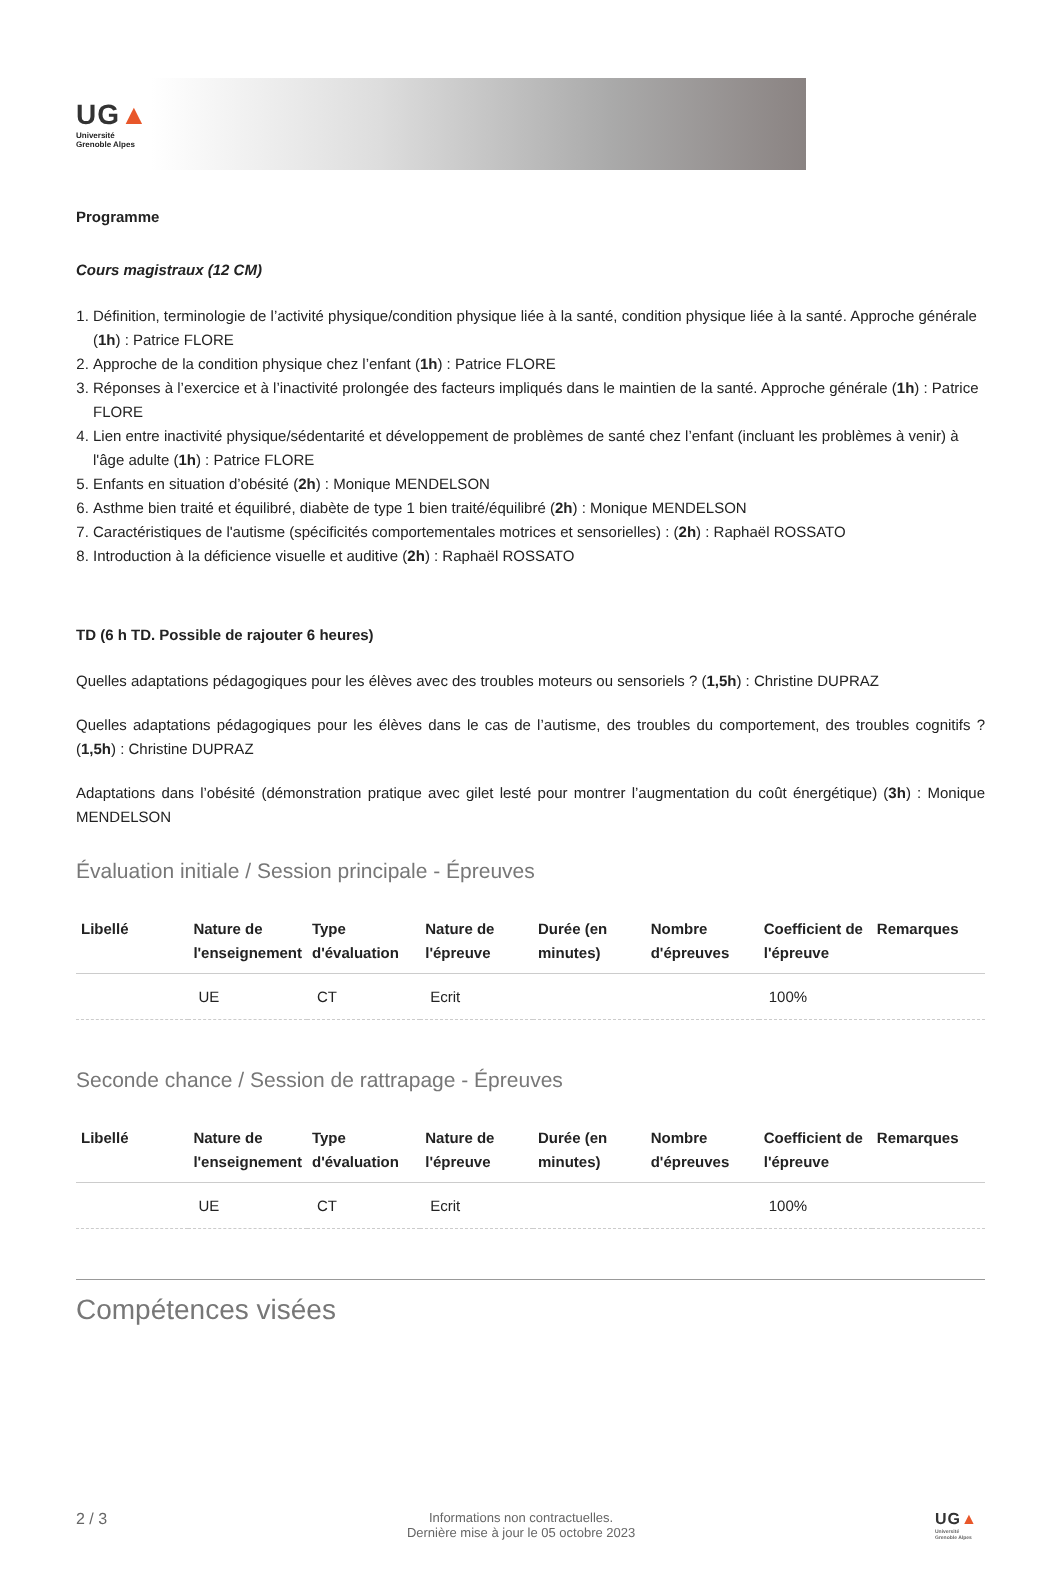UG▲
Université
Grenoble Alpes
Programme
Cours magistraux (12 CM)
1. Définition, terminologie de l’activité physique/condition physique liée à la santé, condition physique liée à la santé. Approche générale (1h) : Patrice FLORE
2. Approche de la condition physique chez l’enfant (1h) : Patrice FLORE
3. Réponses à l’exercice et à l’inactivité prolongée des facteurs impliqués dans le maintien de la santé. Approche générale (1h) : Patrice FLORE
4. Lien entre inactivité physique/sédentarité et développement de problèmes de santé chez l’enfant (incluant les problèmes à venir) à l'âge adulte (1h) : Patrice FLORE
5. Enfants en situation d’obésité (2h) : Monique MENDELSON
6. Asthme bien traité et équilibré, diabète de type 1 bien traité/équilibré (2h) : Monique MENDELSON
7. Caractéristiques de l'autisme (spécificités comportementales motrices et sensorielles) : (2h) : Raphaël ROSSATO
8. Introduction à la déficience visuelle et auditive (2h) : Raphaël ROSSATO
TD (6 h TD. Possible de rajouter 6 heures)
Quelles adaptations pédagogiques pour les élèves avec des troubles moteurs ou sensoriels ? (1,5h) : Christine DUPRAZ
Quelles adaptations pédagogiques pour les élèves dans le cas de l’autisme, des troubles du comportement, des troubles cognitifs ? (1,5h) : Christine DUPRAZ
Adaptations dans l’obésité (démonstration pratique avec gilet lesté pour montrer l’augmentation du coût énergétique) (3h) : Monique MENDELSON
Évaluation initiale / Session principale - Épreuves
| Libellé | Nature de l'enseignement | Type d'évaluation | Nature de l'épreuve | Durée (en minutes) | Nombre d'épreuves | Coefficient de l'épreuve | Remarques |
| --- | --- | --- | --- | --- | --- | --- | --- |
| | UE | CT | Ecrit | | | 100% | |
Seconde chance / Session de rattrapage - Épreuves
| Libellé | Nature de l'enseignement | Type d'évaluation | Nature de l'épreuve | Durée (en minutes) | Nombre d'épreuves | Coefficient de l'épreuve | Remarques |
| --- | --- | --- | --- | --- | --- | --- | --- |
| | UE | CT | Ecrit | | | 100% | |
Compétences visées
2 / 3
Informations non contractuelles.
Dernière mise à jour le 05 octobre 2023
UG▲
Université
Grenoble Alpes